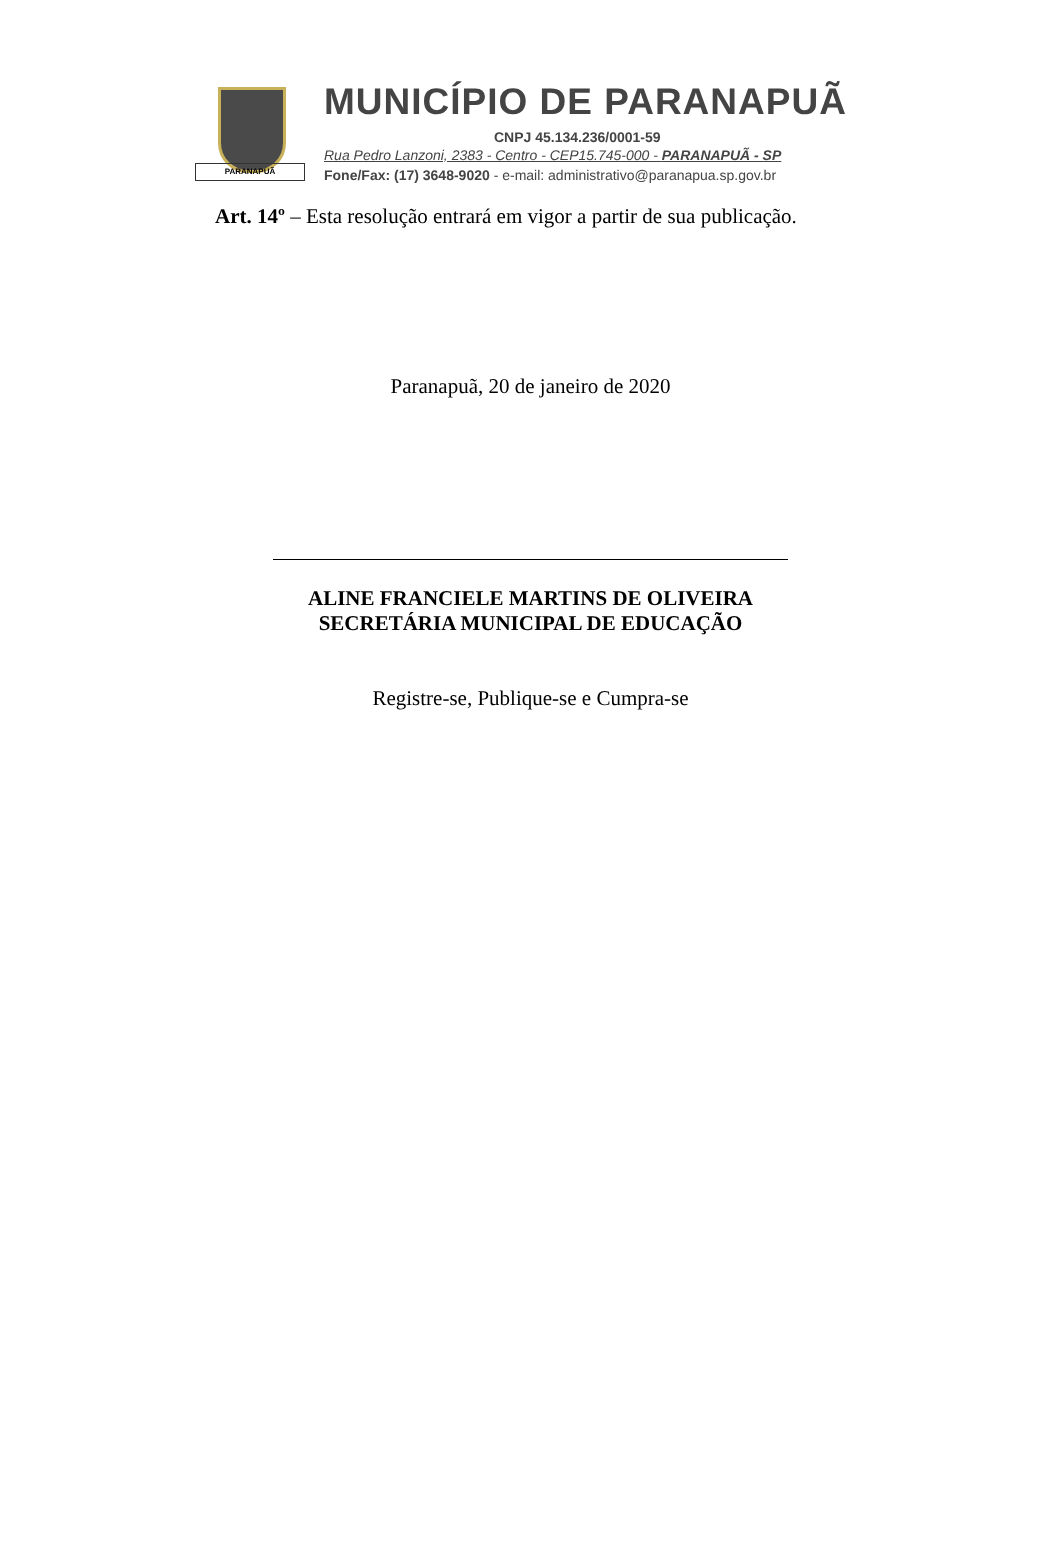PARANAPUÃ
MUNICÍPIO DE PARANAPUÃ
CNPJ 45.134.236/0001-59
Rua Pedro Lanzoni, 2383 - Centro - CEP15.745-000 - PARANAPUÃ - SP
Fone/Fax: (17) 3648-9020 - e-mail: administrativo@paranapua.sp.gov.br
Art. 14º – Esta resolução entrará em vigor a partir de sua publicação.
Paranapuã, 20 de janeiro de 2020
ALINE FRANCIELE MARTINS DE OLIVEIRA
SECRETÁRIA MUNICIPAL DE EDUCAÇÃO
Registre-se, Publique-se e Cumpra-se